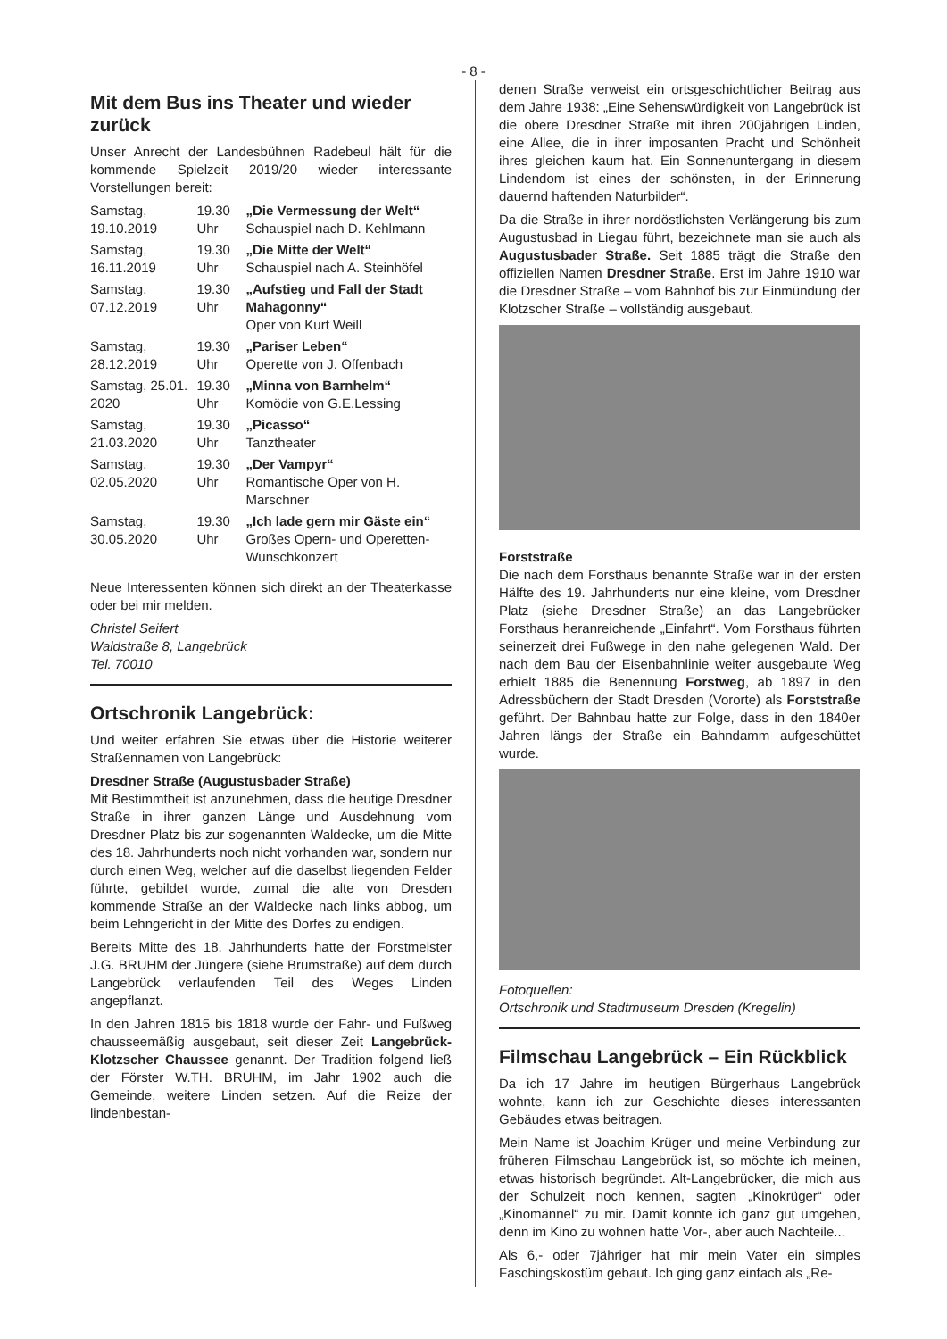- 8 -
Mit dem Bus ins Theater und wieder zurück
Unser Anrecht der Landesbühnen Radebeul hält für die kommende Spielzeit 2019/20 wieder interessante Vorstellungen bereit:
| Samstag, 19.10.2019 | 19.30 Uhr | „Die Vermessung der Welt“ Schauspiel nach D. Kehlmann |
| Samstag, 16.11.2019 | 19.30 Uhr | „Die Mitte der Welt“ Schauspiel nach A. Steinhöfel |
| Samstag, 07.12.2019 | 19.30 Uhr | „Aufstieg und Fall der Stadt Mahagonny“ Oper von Kurt Weill |
| Samstag, 28.12.2019 | 19.30 Uhr | „Pariser Leben“ Operette von J. Offenbach |
| Samstag, 25.01. 2020 | 19.30 Uhr | „Minna von Barnhelm“ Komödie von G.E.Lessing |
| Samstag, 21.03.2020 | 19.30 Uhr | „Picasso“ Tanztheater |
| Samstag, 02.05.2020 | 19.30 Uhr | „Der Vampyr“ Romantische Oper von H. Marschner |
| Samstag, 30.05.2020 | 19.30 Uhr | „Ich lade gern mir Gäste ein“ Großes Opern- und Operetten-Wunschkonzert |
Neue Interessenten können sich direkt an der Theaterkasse oder bei mir melden.
Christel Seifert
Waldstraße 8, Langebrück
Tel. 70010
Ortschronik Langebrück:
Und weiter erfahren Sie etwas über die Historie weiterer Straßennamen von Langebrück:
Dresdner Straße (Augustusbader Straße)
Mit Bestimmtheit ist anzunehmen, dass die heutige Dresdner Straße in ihrer ganzen Länge und Ausdehnung vom Dresdner Platz bis zur sogenannten Waldecke, um die Mitte des 18. Jahrhunderts noch nicht vorhanden war, sondern nur durch einen Weg, welcher auf die daselbst liegenden Felder führte, gebildet wurde, zumal die alte von Dresden kommende Straße an der Waldecke nach links abbog, um beim Lehngericht in der Mitte des Dorfes zu endigen.
Bereits Mitte des 18. Jahrhunderts hatte der Forstmeister J.G. BRUHM der Jüngere (siehe Brumstraße) auf dem durch Langebrück verlaufenden Teil des Weges Linden angepflanzt.
In den Jahren 1815 bis 1818 wurde der Fahr- und Fußweg chausseemäßig ausgebaut, seit dieser Zeit Langebrück-Klotzscher Chaussee genannt. Der Tradition folgend ließ der Förster W.TH. BRUHM, im Jahr 1902 auch die Gemeinde, weitere Linden setzen. Auf die Reize der lindenbestan-
denen Straße verweist ein ortsgeschichtlicher Beitrag aus dem Jahre 1938: „Eine Sehenswürdigkeit von Langebrück ist die obere Dresdner Straße mit ihren 200jährigen Linden, eine Allee, die in ihrer imposanten Pracht und Schönheit ihres gleichen kaum hat. Ein Sonnenuntergang in diesem Lindendom ist eines der schönsten, in der Erinnerung dauernd haftenden Naturbilder“.
Da die Straße in ihrer nordöstlichsten Verlängerung bis zum Augustusbad in Liegau führt, bezeichnete man sie auch als Augustusbader Straße. Seit 1885 trägt die Straße den offiziellen Namen Dresdner Straße. Erst im Jahre 1910 war die Dresdner Straße – vom Bahnhof bis zur Einmündung der Klotzscher Straße – vollständig ausgebaut.
Forststraße
Die nach dem Forsthaus benannte Straße war in der ersten Hälfte des 19. Jahrhunderts nur eine kleine, vom Dresdner Platz (siehe Dresdner Straße) an das Langebrücker Forsthaus heranreichende „Einfahrt“. Vom Forsthaus führten seinerzeit drei Fußwege in den nahe gelegenen Wald. Der nach dem Bau der Eisenbahnlinie weiter ausgebaute Weg erhielt 1885 die Benennung Forstweg, ab 1897 in den Adressbüchern der Stadt Dresden (Vororte) als Forststraße geführt. Der Bahnbau hatte zur Folge, dass in den 1840er Jahren längs der Straße ein Bahndamm aufgeschüttet wurde.
Fotoquellen:
Ortschronik und Stadtmuseum Dresden (Kregelin)
Filmschau Langebrück – Ein Rückblick
Da ich 17 Jahre im heutigen Bürgerhaus Langebrück wohnte, kann ich zur Geschichte dieses interessanten Gebäudes etwas beitragen.
Mein Name ist Joachim Krüger und meine Verbindung zur früheren Filmschau Langebrück ist, so möchte ich meinen, etwas historisch begründet. Alt-Langebrücker, die mich aus der Schulzeit noch kennen, sagten „Kinokrüger“ oder „Kinomännel“ zu mir. Damit konnte ich ganz gut umgehen, denn im Kino zu wohnen hatte Vor-, aber auch Nachteile...
Als 6,- oder 7jähriger hat mir mein Vater ein simples Faschingskostüm gebaut. Ich ging ganz einfach als „Re-